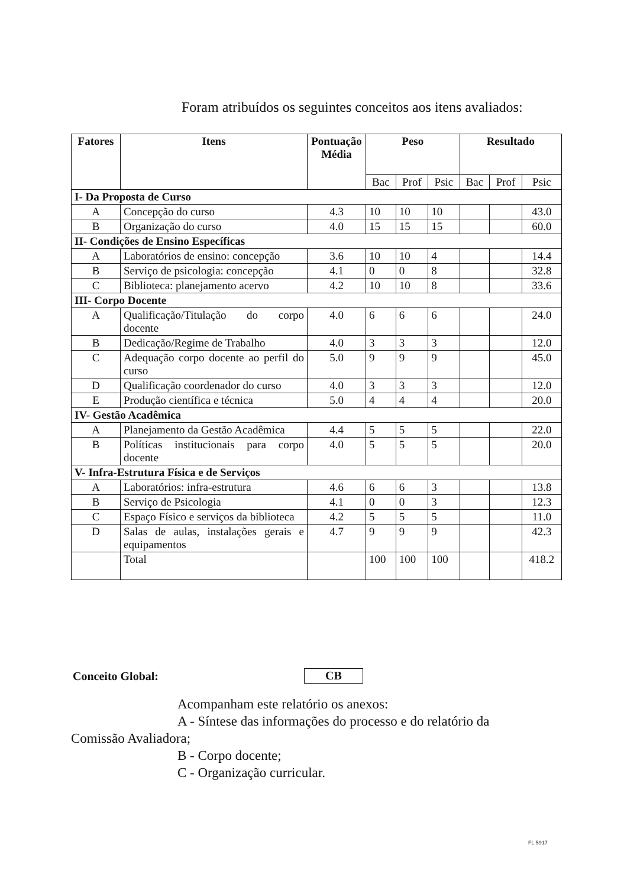Foram atribuídos os seguintes conceitos aos itens avaliados:
| Fatores | Itens | Pontuação Média | Peso | | | Resultado | | |
| --- | --- | --- | --- | --- | --- | --- | --- | --- |
| | | | Bac | Prof | Psic | Bac | Prof | Psic |
| I- Da Proposta de Curso | | | | | | | | |
| A | Concepção do curso | 4.3 | 10 | 10 | 10 | | | 43.0 |
| B | Organização do curso | 4.0 | 15 | 15 | 15 | | | 60.0 |
| II- Condições de Ensino Específicas | | | | | | | | |
| A | Laboratórios de ensino: concepção | 3.6 | 10 | 10 | 4 | | | 14.4 |
| B | Serviço de psicologia: concepção | 4.1 | 0 | 0 | 8 | | | 32.8 |
| C | Biblioteca: planejamento acervo | 4.2 | 10 | 10 | 8 | | | 33.6 |
| III- Corpo Docente | | | | | | | | |
| A | Qualificação/Titulação do corpo docente | 4.0 | 6 | 6 | 6 | | | 24.0 |
| B | Dedicação/Regime de Trabalho | 4.0 | 3 | 3 | 3 | | | 12.0 |
| C | Adequação corpo docente ao perfil do curso | 5.0 | 9 | 9 | 9 | | | 45.0 |
| D | Qualificação coordenador do curso | 4.0 | 3 | 3 | 3 | | | 12.0 |
| E | Produção científica e técnica | 5.0 | 4 | 4 | 4 | | | 20.0 |
| IV- Gestão Acadêmica | | | | | | | | |
| A | Planejamento da Gestão Acadêmica | 4.4 | 5 | 5 | 5 | | | 22.0 |
| B | Políticas institucionais para corpo docente | 4.0 | 5 | 5 | 5 | | | 20.0 |
| V- Infra-Estrutura Física e de Serviços | | | | | | | | |
| A | Laboratórios: infra-estrutura | 4.6 | 6 | 6 | 3 | | | 13.8 |
| B | Serviço de Psicologia | 4.1 | 0 | 0 | 3 | | | 12.3 |
| C | Espaço Físico e serviços da biblioteca | 4.2 | 5 | 5 | 5 | | | 11.0 |
| D | Salas de aulas, instalações gerais e equipamentos | 4.7 | 9 | 9 | 9 | | | 42.3 |
| | Total | | 100 | 100 | 100 | | | 418.2 |
Conceito Global: CB
Acompanham este relatório os anexos:
A - Síntese das informações do processo e do relatório da
Comissão Avaliadora;
B - Corpo docente;
C - Organização curricular.
FL 5917